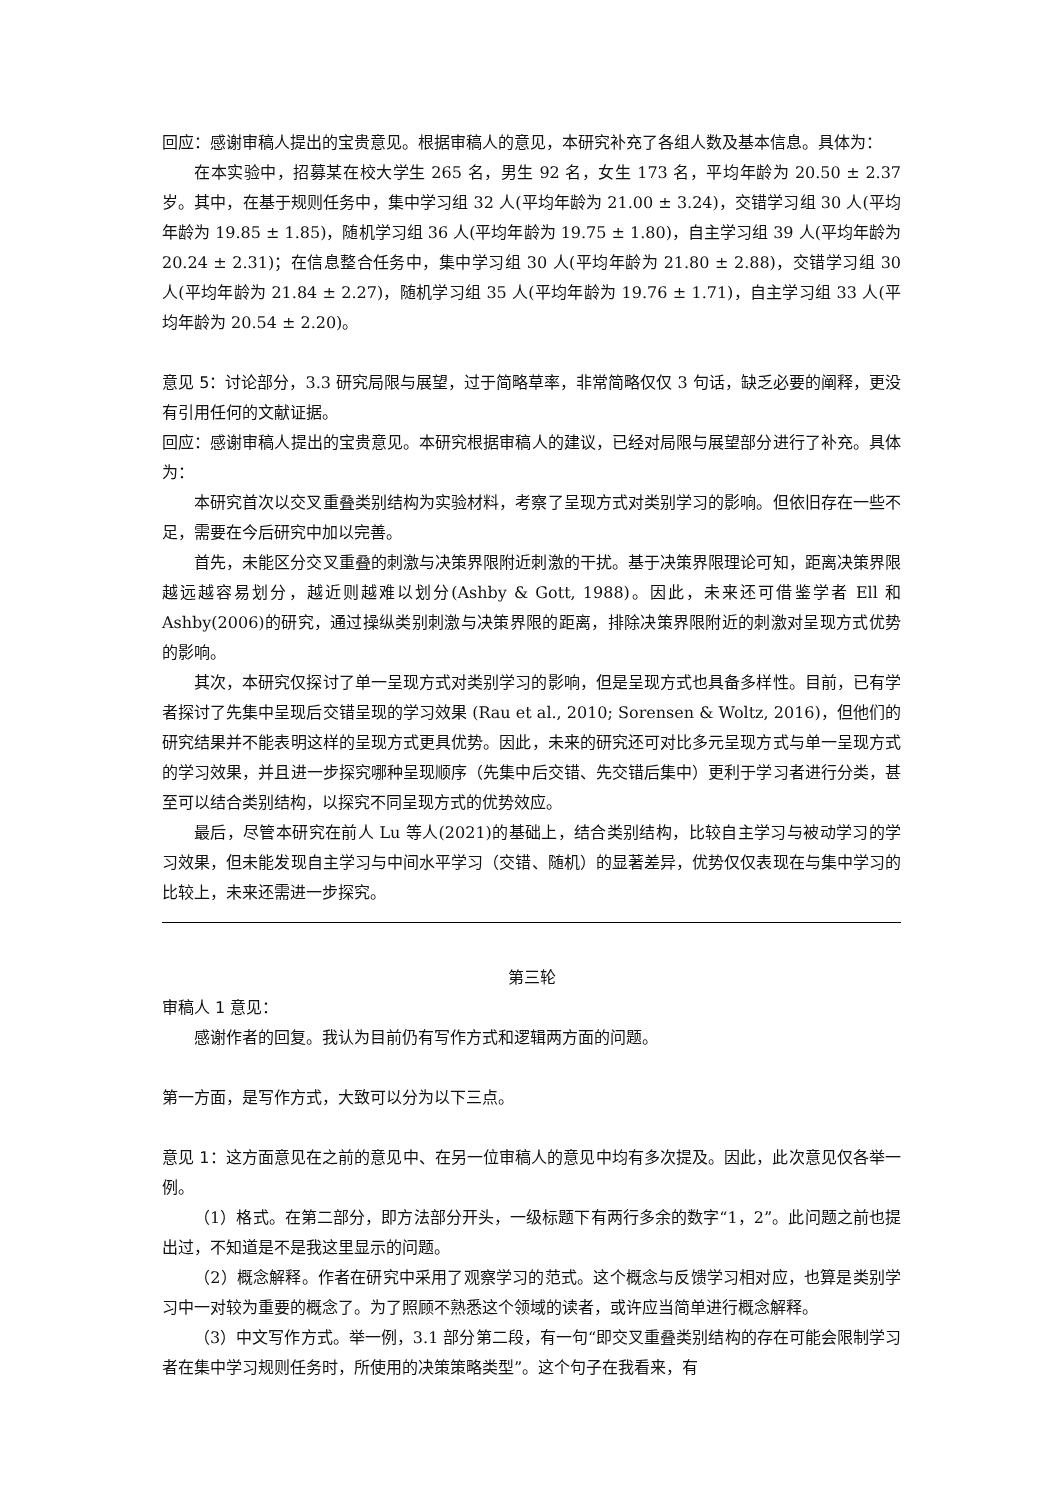回应：感谢审稿人提出的宝贵意见。根据审稿人的意见，本研究补充了各组人数及基本信息。具体为：
在本实验中，招募某在校大学生 265 名，男生 92 名，女生 173 名，平均年龄为 20.50 ± 2.37 岁。其中，在基于规则任务中，集中学习组 32 人(平均年龄为 21.00 ± 3.24)，交错学习组 30 人(平均年龄为 19.85 ± 1.85)，随机学习组 36 人(平均年龄为 19.75 ± 1.80)，自主学习组 39 人(平均年龄为 20.24 ± 2.31)；在信息整合任务中，集中学习组 30 人(平均年龄为 21.80 ± 2.88)，交错学习组 30 人(平均年龄为 21.84 ± 2.27)，随机学习组 35 人(平均年龄为 19.76 ± 1.71)，自主学习组 33 人(平均年龄为 20.54 ± 2.20)。
意见 5：讨论部分，3.3 研究局限与展望，过于简略草率，非常简略仅仅 3 句话，缺乏必要的阐释，更没有引用任何的文献证据。
回应：感谢审稿人提出的宝贵意见。本研究根据审稿人的建议，已经对局限与展望部分进行了补充。具体为：
本研究首次以交叉重叠类别结构为实验材料，考察了呈现方式对类别学习的影响。但依旧存在一些不足，需要在今后研究中加以完善。
首先，未能区分交叉重叠的刺激与决策界限附近刺激的干扰。基于决策界限理论可知，距离决策界限越远越容易划分，越近则越难以划分(Ashby & Gott, 1988)。因此，未来还可借鉴学者 Ell 和 Ashby(2006)的研究，通过操纵类别刺激与决策界限的距离，排除决策界限附近的刺激对呈现方式优势的影响。
其次，本研究仅探讨了单一呈现方式对类别学习的影响，但是呈现方式也具备多样性。目前，已有学者探讨了先集中呈现后交错呈现的学习效果 (Rau et al., 2010; Sorensen & Woltz, 2016)，但他们的研究结果并不能表明这样的呈现方式更具优势。因此，未来的研究还可对比多元呈现方式与单一呈现方式的学习效果，并且进一步探究哪种呈现顺序（先集中后交错、先交错后集中）更利于学习者进行分类，甚至可以结合类别结构，以探究不同呈现方式的优势效应。
最后，尽管本研究在前人 Lu 等人(2021)的基础上，结合类别结构，比较自主学习与被动学习的学习效果，但未能发现自主学习与中间水平学习（交错、随机）的显著差异，优势仅仅表现在与集中学习的比较上，未来还需进一步探究。
第三轮
审稿人 1 意见：
感谢作者的回复。我认为目前仍有写作方式和逻辑两方面的问题。
第一方面，是写作方式，大致可以分为以下三点。
意见 1：这方面意见在之前的意见中、在另一位审稿人的意见中均有多次提及。因此，此次意见仅各举一例。
（1）格式。在第二部分，即方法部分开头，一级标题下有两行多余的数字“1，2”。此问题之前也提出过，不知道是不是我这里显示的问题。
（2）概念解释。作者在研究中采用了观察学习的范式。这个概念与反馈学习相对应，也算是类别学习中一对较为重要的概念了。为了照顾不熟悉这个领域的读者，或许应当简单进行概念解释。
（3）中文写作方式。举一例，3.1 部分第二段，有一句“即交叉重叠类别结构的存在可能会限制学习者在集中学习规则任务时，所使用的决策策略类型”。这个句子在我看来，有